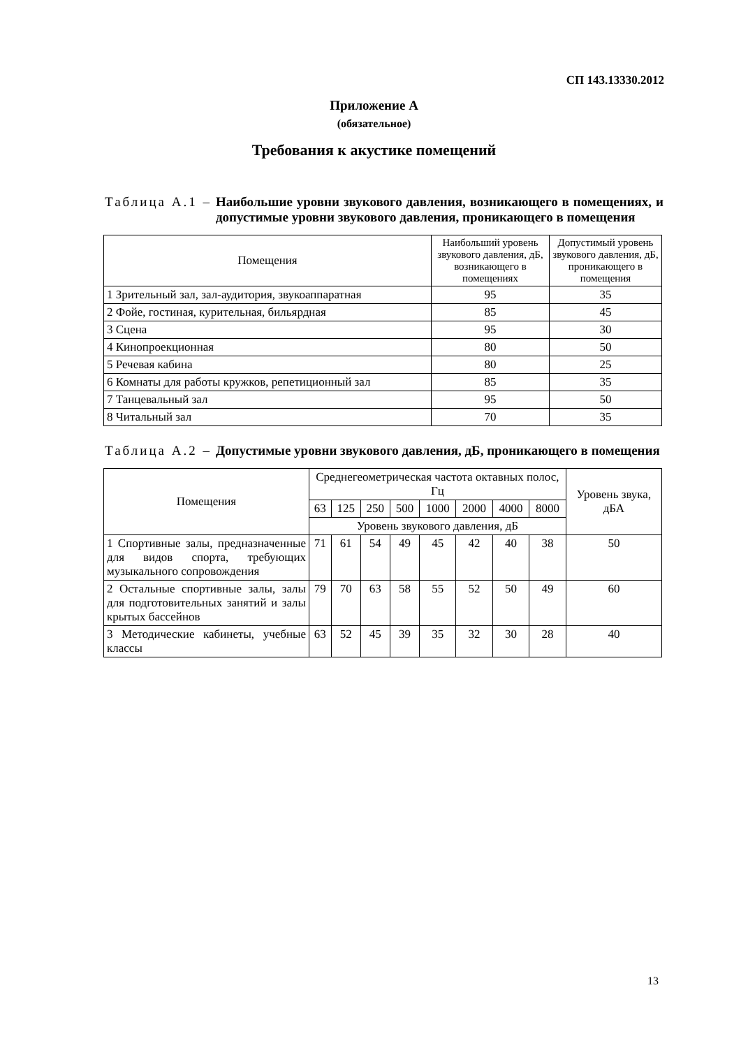СП 143.13330.2012
Приложение А
(обязательное)
Требования к акустике помещений
Таблица А.1 – Наибольшие уровни звукового давления, возникающего в помещениях, и допустимые уровни звукового давления, проникающего в помещения
| Помещения | Наибольший уровень звукового давления, дБ, возникающего в помещениях | Допустимый уровень звукового давления, дБ, проникающего в помещения |
| --- | --- | --- |
| 1 Зрительный зал, зал-аудитория, звукоаппаратная | 95 | 35 |
| 2 Фойе, гостиная, курительная, бильярдная | 85 | 45 |
| 3 Сцена | 95 | 30 |
| 4 Кинопроекционная | 80 | 50 |
| 5 Речевая кабина | 80 | 25 |
| 6 Комнаты для работы кружков, репетиционный зал | 85 | 35 |
| 7 Танцевальный зал | 95 | 50 |
| 8 Читальный зал | 70 | 35 |
Таблица А.2 – Допустимые уровни звукового давления, дБ, проникающего в помещения
| Помещения | Среднегеометрическая частота октавных полос, Гц | | | | | | | | Уровень звука, дБА |
| --- | --- | --- | --- | --- | --- | --- | --- | --- | --- |
| | 63 | 125 | 250 | 500 | 1000 | 2000 | 4000 | 8000 | |
| | Уровень звукового давления, дБ | | | | | | | | |
| 1 Спортивные залы, предназначенные для видов спорта, требующих музыкального сопровождения | 71 | 61 | 54 | 49 | 45 | 42 | 40 | 38 | 50 |
| 2 Остальные спортивные залы, залы для подготовительных занятий и залы крытых бассейнов | 79 | 70 | 63 | 58 | 55 | 52 | 50 | 49 | 60 |
| 3 Методические кабинеты, учебные классы | 63 | 52 | 45 | 39 | 35 | 32 | 30 | 28 | 40 |
13